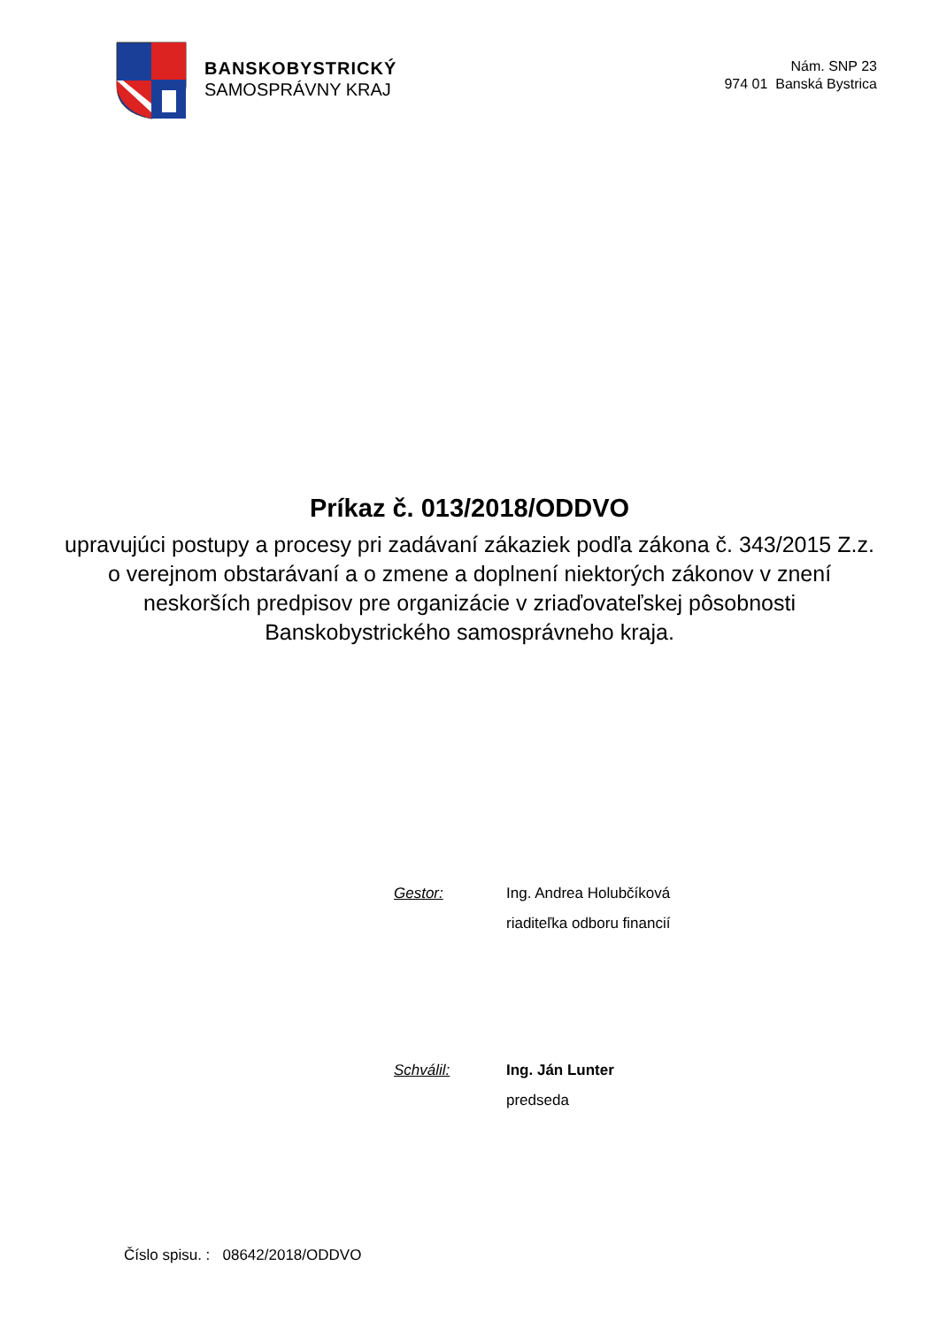BANSKOBYSTRICKÝ
SAMOSPRÁVNY KRAJ
Nám. SNP 23
974 01 Banská Bystrica
Príkaz č. 013/2018/ODDVO
upravujúci postupy a procesy pri zadávaní zákaziek podľa zákona č. 343/2015 Z.z. o verejnom obstarávaní a o zmene a doplnení niektorých zákonov v znení neskorších predpisov pre organizácie v zriaďovateľskej pôsobnosti Banskobystrického samosprávneho kraja.
Gestor: Ing. Andrea Holubčíková
riaditeľka odboru financií
Schválil: Ing. Ján Lunter
predseda
Číslo spisu. : 08642/2018/ODDVO